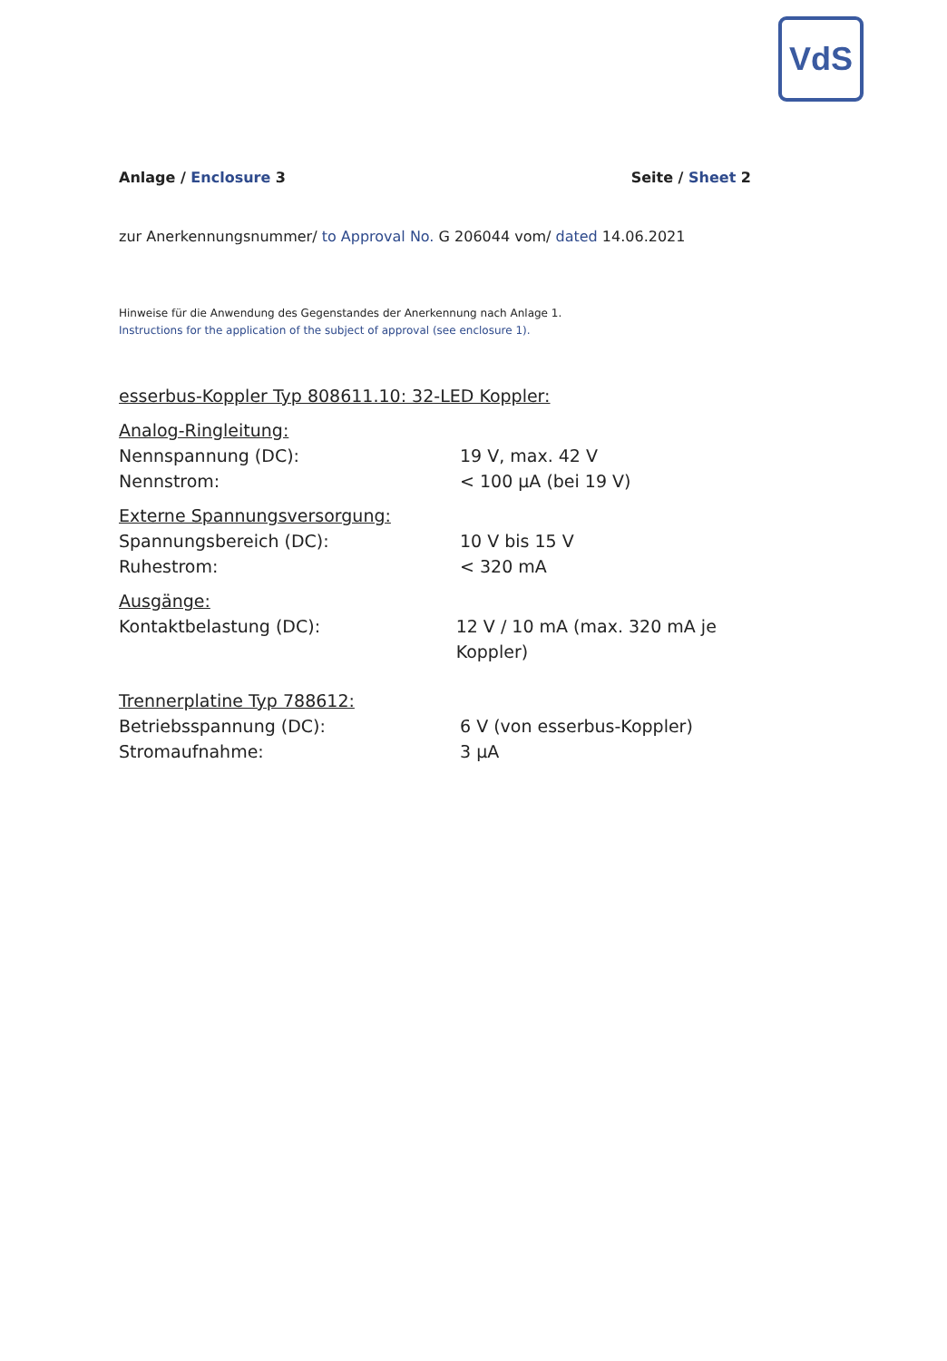VdS
Anlage / Enclosure 3 Seite / Sheet 2
zur Anerkennungsnummer/ to Approval No. G 206044 vom/ dated 14.06.2021
Hinweise für die Anwendung des Gegenstandes der Anerkennung nach Anlage 1.
Instructions for the application of the subject of approval (see enclosure 1).
esserbus-Koppler Typ 808611.10: 32-LED Koppler:
Analog-Ringleitung:
Nennspannung (DC): 19 V, max. 42 V
Nennstrom: < 100 µA (bei 19 V)
Externe Spannungsversorgung:
Spannungsbereich (DC): 10 V bis 15 V
Ruhestrom: < 320 mA
Ausgänge:
Kontaktbelastung (DC): 12 V / 10 mA (max. 320 mA je Koppler)
Trennerplatine Typ 788612:
Betriebsspannung (DC): 6 V (von esserbus-Koppler)
Stromaufnahme: 3 µA